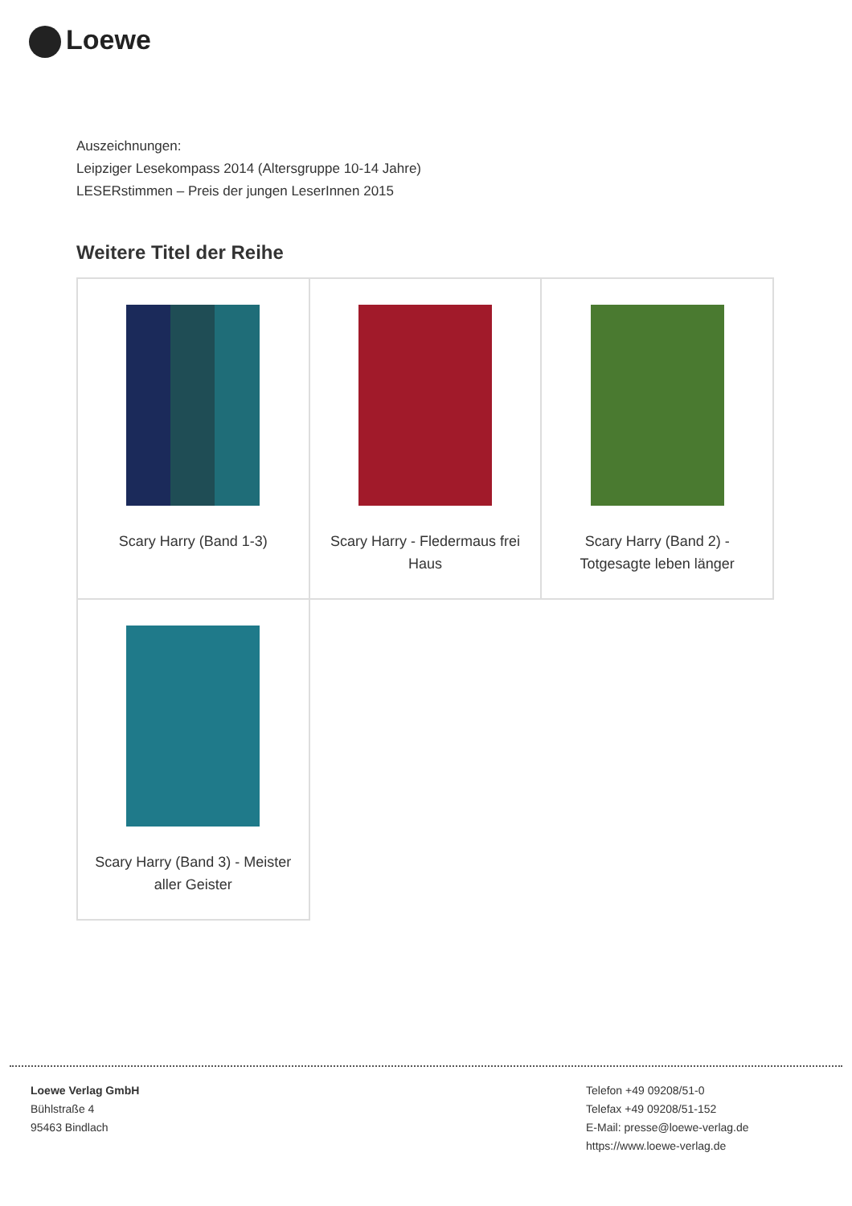Loewe
Auszeichnungen:
Leipziger Lesekompass 2014 (Altersgruppe 10-14 Jahre)
LESERstimmen – Preis der jungen LeserInnen 2015
Weitere Titel der Reihe
| Scary Harry (Band 1-3) | Scary Harry - Fledermaus frei Haus | Scary Harry (Band 2) - Totgesagte leben länger |
| Scary Harry (Band 3) - Meister aller Geister | | |
Loewe Verlag GmbH
Bühlstraße 4
95463 Bindlach
Telefon +49 09208/51-0
Telefax +49 09208/51-152
E-Mail: presse@loewe-verlag.de
https://www.loewe-verlag.de